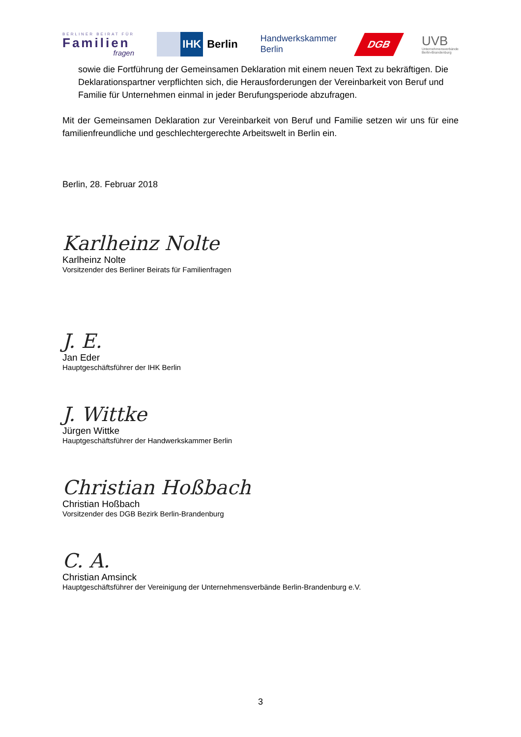BERLINER BEIRAT FÜR
Familien
fragen
IHK
Berlin
Handwerkskammer
Berlin
DGB
UVB
Unternehmensverbände
Berlin-Brandenburg
sowie die Fortführung der Gemeinsamen Deklaration mit einem neuen Text zu bekräftigen. Die Deklarationspartner verpflichten sich, die Herausforderungen der Vereinbarkeit von Beruf und Familie für Unternehmen einmal in jeder Berufungsperiode abzufragen.
Mit der Gemeinsamen Deklaration zur Vereinbarkeit von Beruf und Familie setzen wir uns für eine familienfreundliche und geschlechtergerechte Arbeitswelt in Berlin ein.
Berlin, 28. Februar 2018
Karlheinz Nolte
Karlheinz Nolte
Vorsitzender des Berliner Beirats für Familienfragen
J. E.
Jan Eder
Hauptgeschäftsführer der IHK Berlin
J. Wittke
Jürgen Wittke
Hauptgeschäftsführer der Handwerkskammer Berlin
Christian Hoßbach
Christian Hoßbach
Vorsitzender des DGB Bezirk Berlin-Brandenburg
C. A.
Christian Amsinck
Hauptgeschäftsführer der Vereinigung der Unternehmensverbände Berlin-Brandenburg e.V.
3